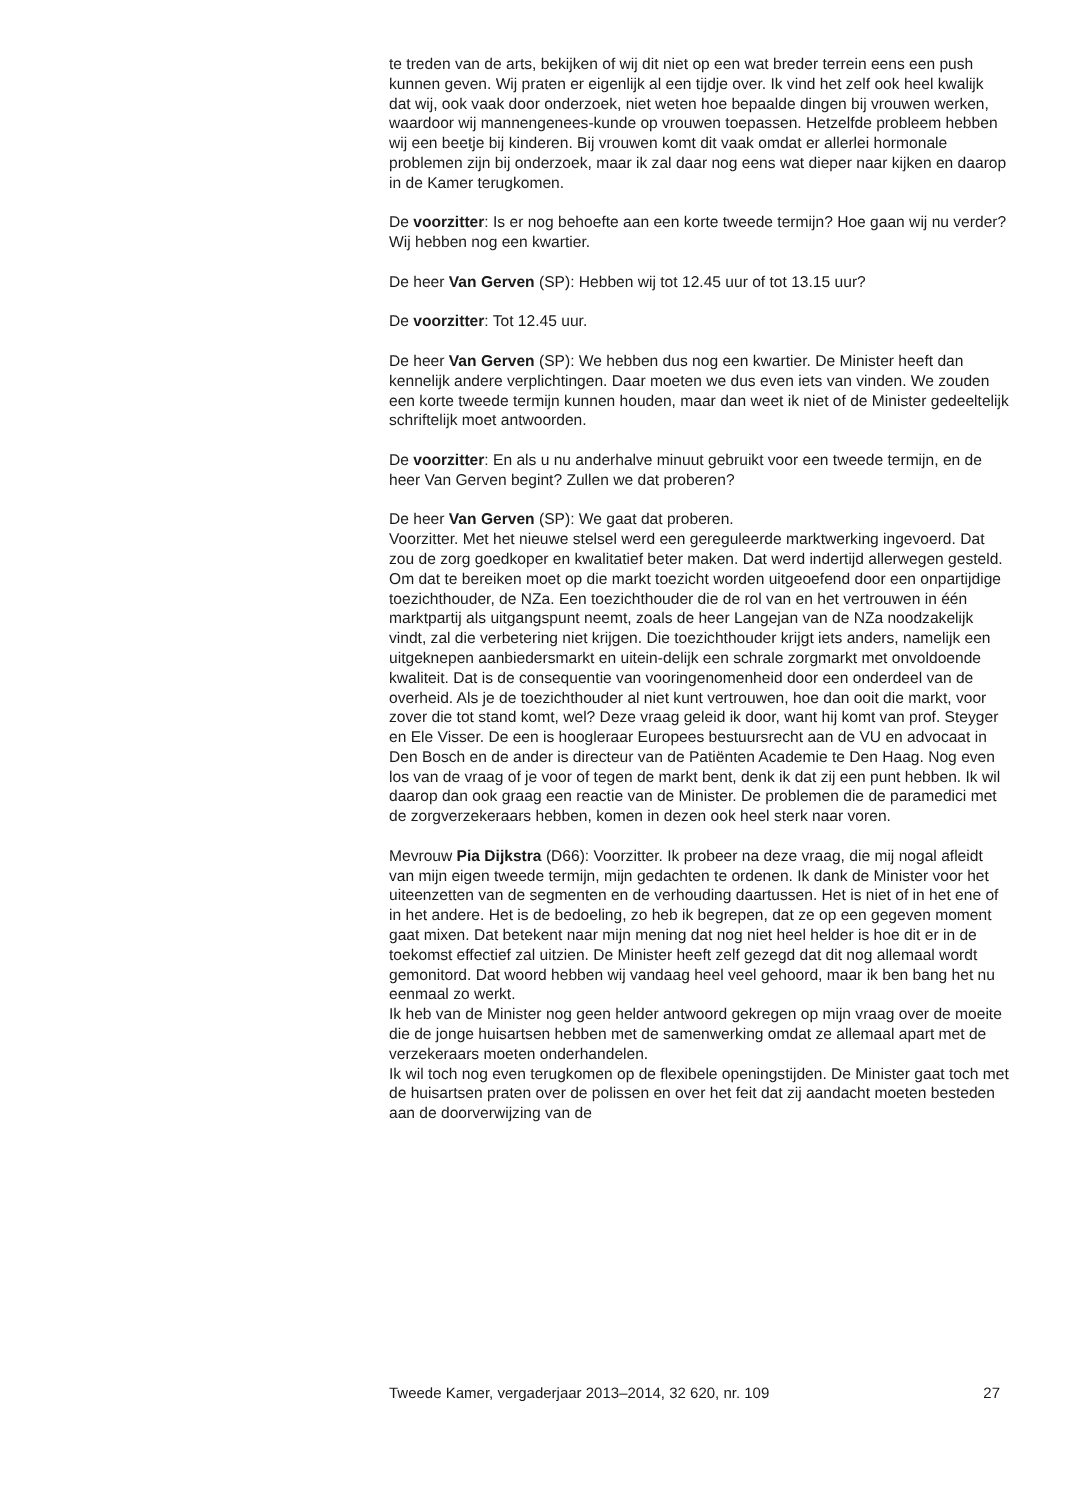te treden van de arts, bekijken of wij dit niet op een wat breder terrein eens een push kunnen geven. Wij praten er eigenlijk al een tijdje over. Ik vind het zelf ook heel kwalijk dat wij, ook vaak door onderzoek, niet weten hoe bepaalde dingen bij vrouwen werken, waardoor wij mannengenees-kunde op vrouwen toepassen. Hetzelfde probleem hebben wij een beetje bij kinderen. Bij vrouwen komt dit vaak omdat er allerlei hormonale problemen zijn bij onderzoek, maar ik zal daar nog eens wat dieper naar kijken en daarop in de Kamer terugkomen.
De voorzitter: Is er nog behoefte aan een korte tweede termijn? Hoe gaan wij nu verder? Wij hebben nog een kwartier.
De heer Van Gerven (SP): Hebben wij tot 12.45 uur of tot 13.15 uur?
De voorzitter: Tot 12.45 uur.
De heer Van Gerven (SP): We hebben dus nog een kwartier. De Minister heeft dan kennelijk andere verplichtingen. Daar moeten we dus even iets van vinden. We zouden een korte tweede termijn kunnen houden, maar dan weet ik niet of de Minister gedeeltelijk schriftelijk moet antwoorden.
De voorzitter: En als u nu anderhalve minuut gebruikt voor een tweede termijn, en de heer Van Gerven begint? Zullen we dat proberen?
De heer Van Gerven (SP): We gaat dat proberen.
Voorzitter. Met het nieuwe stelsel werd een gereguleerde marktwerking ingevoerd. Dat zou de zorg goedkoper en kwalitatief beter maken. Dat werd indertijd allerwegen gesteld. Om dat te bereiken moet op die markt toezicht worden uitgeoefend door een onpartijdige toezichthouder, de NZa. Een toezichthouder die de rol van en het vertrouwen in één marktpartij als uitgangspunt neemt, zoals de heer Langejan van de NZa noodzakelijk vindt, zal die verbetering niet krijgen. Die toezichthouder krijgt iets anders, namelijk een uitgeknepen aanbiedersmarkt en uitein-delijk een schrale zorgmarkt met onvoldoende kwaliteit. Dat is de consequentie van vooringenomenheid door een onderdeel van de overheid. Als je de toezichthouder al niet kunt vertrouwen, hoe dan ooit die markt, voor zover die tot stand komt, wel? Deze vraag geleid ik door, want hij komt van prof. Steyger en Ele Visser. De een is hoogleraar Europees bestuursrecht aan de VU en advocaat in Den Bosch en de ander is directeur van de Patiënten Academie te Den Haag. Nog even los van de vraag of je voor of tegen de markt bent, denk ik dat zij een punt hebben. Ik wil daarop dan ook graag een reactie van de Minister. De problemen die de paramedici met de zorgverzekeraars hebben, komen in dezen ook heel sterk naar voren.
Mevrouw Pia Dijkstra (D66): Voorzitter. Ik probeer na deze vraag, die mij nogal afleidt van mijn eigen tweede termijn, mijn gedachten te ordenen. Ik dank de Minister voor het uiteenzetten van de segmenten en de verhouding daartussen. Het is niet of in het ene of in het andere. Het is de bedoeling, zo heb ik begrepen, dat ze op een gegeven moment gaat mixen. Dat betekent naar mijn mening dat nog niet heel helder is hoe dit er in de toekomst effectief zal uitzien. De Minister heeft zelf gezegd dat dit nog allemaal wordt gemonitord. Dat woord hebben wij vandaag heel veel gehoord, maar ik ben bang het nu eenmaal zo werkt.
Ik heb van de Minister nog geen helder antwoord gekregen op mijn vraag over de moeite die de jonge huisartsen hebben met de samenwerking omdat ze allemaal apart met de verzekeraars moeten onderhandelen.
Ik wil toch nog even terugkomen op de flexibele openingstijden. De Minister gaat toch met de huisartsen praten over de polissen en over het feit dat zij aandacht moeten besteden aan de doorverwijzing van de
Tweede Kamer, vergaderjaar 2013–2014, 32 620, nr. 109 27